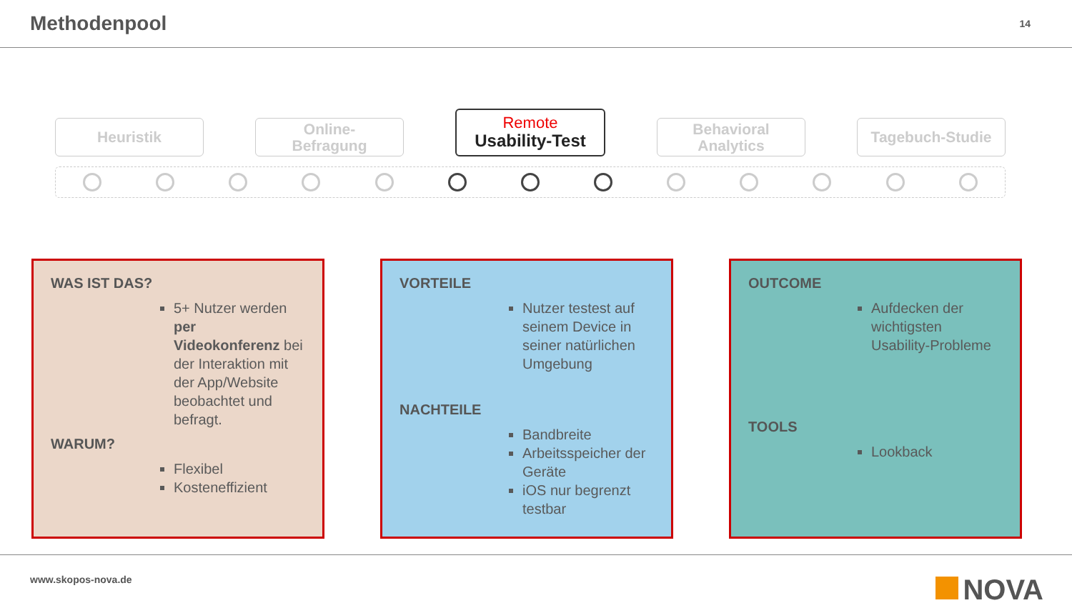Methodenpool
14
Heuristik
Online-
Befragung
Remote
Usability-Test
Behavioral
Analytics
Tagebuch-Studie
WAS IST DAS?
5+ Nutzer werden per Videokonferenz bei der Interaktion mit der App/Website beobachtet und befragt.
WARUM?
Flexibel
Kosteneffizient
VORTEILE
Nutzer testest auf seinem Device in seiner natürlichen Umgebung
NACHTEILE
Bandbreite
Arbeitsspeicher der Geräte
iOS nur begrenzt testbar
OUTCOME
Aufdecken der wichtigsten Usability-Probleme
TOOLS
Lookback
www.skopos-nova.de
NOVA